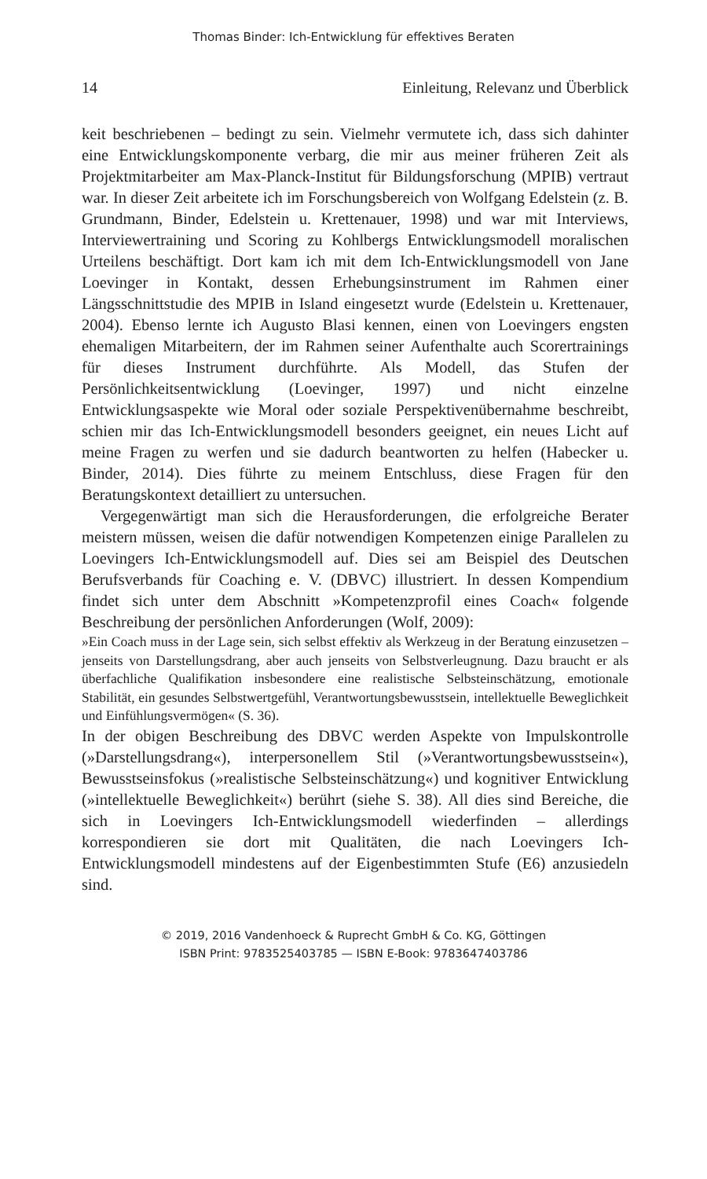Thomas Binder: Ich-Entwicklung für effektives Beraten
14 Einleitung, Relevanz und Überblick
keit beschriebenen – bedingt zu sein. Vielmehr vermutete ich, dass sich dahinter eine Entwicklungskomponente verbarg, die mir aus meiner früheren Zeit als Projektmitarbeiter am Max-Planck-Institut für Bildungsforschung (MPIB) vertraut war. In dieser Zeit arbeitete ich im Forschungsbereich von Wolfgang Edelstein (z. B. Grundmann, Binder, Edelstein u. Krettenauer, 1998) und war mit Interviews, Interviewertraining und Scoring zu Kohlbergs Entwicklungsmodell moralischen Urteilens beschäftigt. Dort kam ich mit dem Ich-Entwicklungsmodell von Jane Loevinger in Kontakt, dessen Erhebungsinstrument im Rahmen einer Längsschnittstudie des MPIB in Island eingesetzt wurde (Edelstein u. Krettenauer, 2004). Ebenso lernte ich Augusto Blasi kennen, einen von Loevingers engsten ehemaligen Mitarbeitern, der im Rahmen seiner Aufenthalte auch Scorertrainings für dieses Instrument durchführte. Als Modell, das Stufen der Persönlichkeitsentwicklung (Loevinger, 1997) und nicht einzelne Entwicklungsaspekte wie Moral oder soziale Perspektivenübernahme beschreibt, schien mir das Ich-Entwicklungsmodell besonders geeignet, ein neues Licht auf meine Fragen zu werfen und sie dadurch beantworten zu helfen (Habecker u. Binder, 2014). Dies führte zu meinem Entschluss, diese Fragen für den Beratungskontext detailliert zu untersuchen.
Vergegenwärtigt man sich die Herausforderungen, die erfolgreiche Berater meistern müssen, weisen die dafür notwendigen Kompetenzen einige Parallelen zu Loevingers Ich-Entwicklungsmodell auf. Dies sei am Beispiel des Deutschen Berufsverbands für Coaching e. V. (DBVC) illustriert. In dessen Kompendium findet sich unter dem Abschnitt »Kompetenzprofil eines Coach« folgende Beschreibung der persönlichen Anforderungen (Wolf, 2009):
»Ein Coach muss in der Lage sein, sich selbst effektiv als Werkzeug in der Beratung einzusetzen – jenseits von Darstellungsdrang, aber auch jenseits von Selbstverleugnung. Dazu braucht er als überfachliche Qualifikation insbesondere eine realistische Selbsteinschätzung, emotionale Stabilität, ein gesundes Selbstwertgefühl, Verantwortungsbewusstsein, intellektuelle Beweglichkeit und Einfühlungsvermögen« (S. 36).
In der obigen Beschreibung des DBVC werden Aspekte von Impulskontrolle (»Darstellungsdrang«), interpersonellem Stil (»Verantwortungsbewusstsein«), Bewusstseinsfokus (»realistische Selbsteinschätzung«) und kognitiver Entwicklung (»intellektuelle Beweglichkeit«) berührt (siehe S. 38). All dies sind Bereiche, die sich in Loevingers Ich-Entwicklungsmodell wiederfinden – allerdings korrespondieren sie dort mit Qualitäten, die nach Loevingers Ich-Entwicklungsmodell mindestens auf der Eigenbestimmten Stufe (E6) anzusiedeln sind.
© 2019, 2016 Vandenhoeck & Ruprecht GmbH & Co. KG, Göttingen
ISBN Print: 9783525403785 — ISBN E-Book: 9783647403786